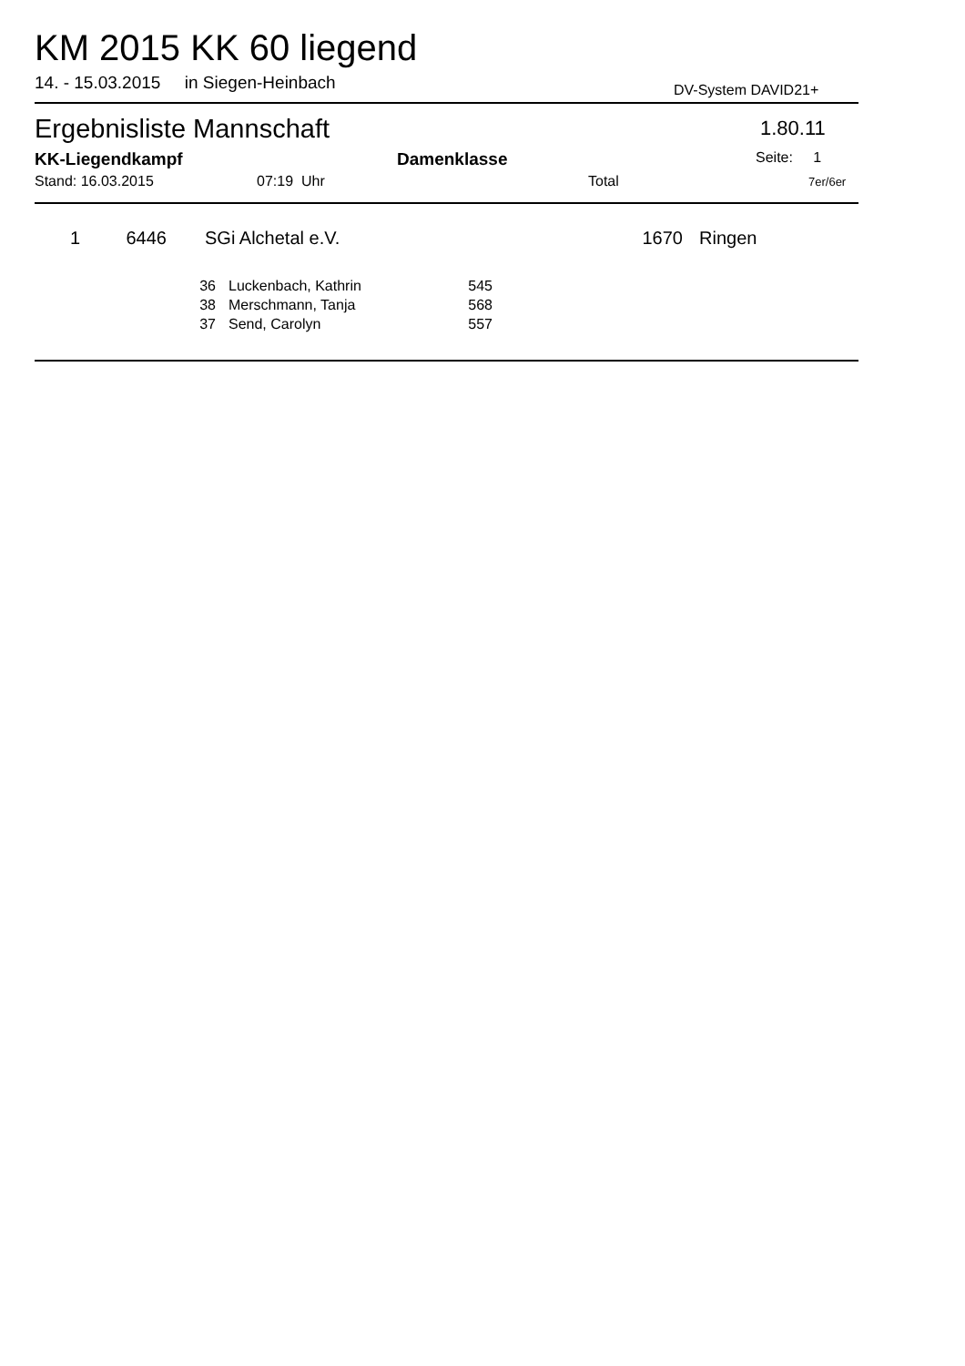KM 2015 KK 60 liegend
14. - 15.03.2015 in Siegen-Heinbach
DV-System DAVID21+
Ergebnisliste Mannschaft 1.80.11
KK-Liegendkampf Damenklasse Seite: 1
Stand: 16.03.2015 07:19 Uhr Total 7er/6er
| 1 | 6446 | SGi Alchetal e.V. | 1670 | Ringen |
| 36 | Luckenbach, Kathrin | 545 |
| 38 | Merschmann, Tanja | 568 |
| 37 | Send, Carolyn | 557 |